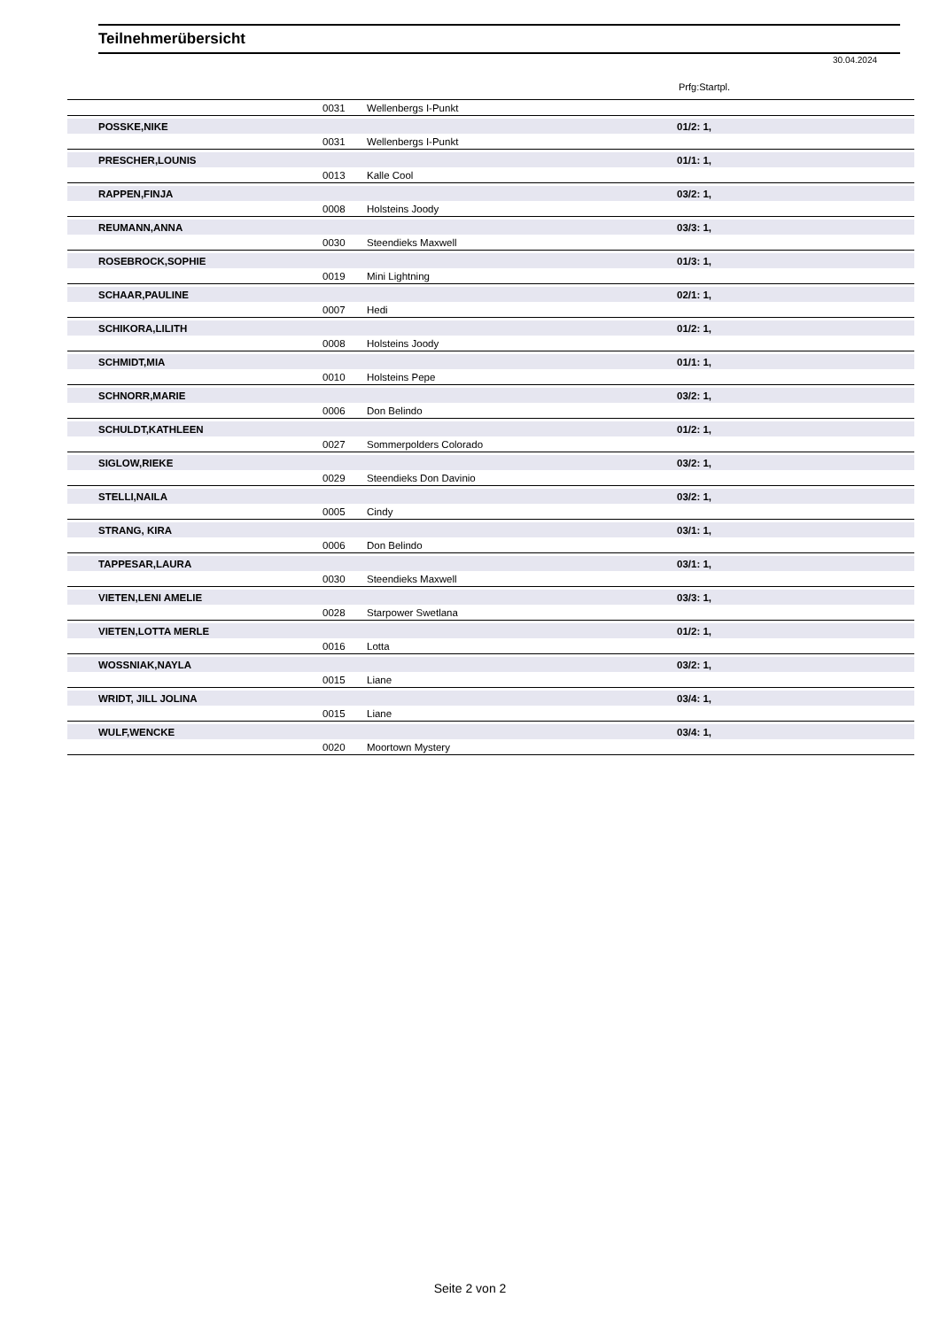Teilnehmerübersicht
30.04.2024
Prfg:Startpl.
| | 0031 | Wellenbergs I-Punkt | |
| POSSKE,NIKE | | | 01/2: 1, |
| | 0031 | Wellenbergs I-Punkt | |
| PRESCHER,LOUNIS | | | 01/1: 1, |
| | 0013 | Kalle Cool | |
| RAPPEN,FINJA | | | 03/2: 1, |
| | 0008 | Holsteins Joody | |
| REUMANN,ANNA | | | 03/3: 1, |
| | 0030 | Steendieks Maxwell | |
| ROSEBROCK,SOPHIE | | | 01/3: 1, |
| | 0019 | Mini Lightning | |
| SCHAAR,PAULINE | | | 02/1: 1, |
| | 0007 | Hedi | |
| SCHIKORA,LILITH | | | 01/2: 1, |
| | 0008 | Holsteins Joody | |
| SCHMIDT,MIA | | | 01/1: 1, |
| | 0010 | Holsteins Pepe | |
| SCHNORR,MARIE | | | 03/2: 1, |
| | 0006 | Don Belindo | |
| SCHULDT,KATHLEEN | | | 01/2: 1, |
| | 0027 | Sommerpolders Colorado | |
| SIGLOW,RIEKE | | | 03/2: 1, |
| | 0029 | Steendieks Don Davinio | |
| STELLI,NAILA | | | 03/2: 1, |
| | 0005 | Cindy | |
| STRANG, KIRA | | | 03/1: 1, |
| | 0006 | Don Belindo | |
| TAPPESAR,LAURA | | | 03/1: 1, |
| | 0030 | Steendieks Maxwell | |
| VIETEN,LENI AMELIE | | | 03/3: 1, |
| | 0028 | Starpower Swetlana | |
| VIETEN,LOTTA MERLE | | | 01/2: 1, |
| | 0016 | Lotta | |
| WOSSNIAK,NAYLA | | | 03/2: 1, |
| | 0015 | Liane | |
| WRIDT, JILL JOLINA | | | 03/4: 1, |
| | 0015 | Liane | |
| WULF,WENCKE | | | 03/4: 1, |
| | 0020 | Moortown Mystery | |
Seite 2 von 2